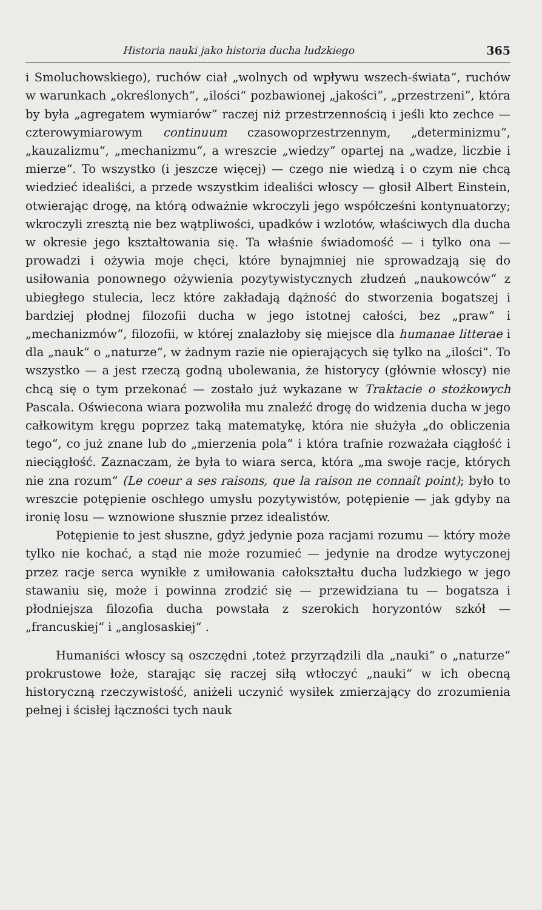Historia nauki jako historia ducha ludzkiego 365
i Smoluchowskiego), ruchów ciał „wolnych od wpływu wszech-świata“, ruchów w warunkach „określonych“, „ilości“ pozbawionej „jakości”, „przestrzeni”, która by była „agregatem wymiarów” raczej niż przestrzennością i jeśli kto zechce — czterowymiarowym continuum czasowoprzestrzennym, „determinizmu“, „kauzalizmu“, „mechanizmu“, a wreszcie „wiedzy“ opartej na „wadze, liczbie i mierze“. To wszystko (i jeszcze więcej) — czego nie wiedzą i o czym nie chcą wiedzieć idealiści, a przede wszystkim idealiści włoscy — głosił Albert Einstein, otwierając drogę, na którą odważnie wkroczyli jego współcześni kontynuatorzy; wkroczyli zresztą nie bez wątpliwości, upadków i wzlotów, właściwych dla ducha w okresie jego kształtowania się. Ta właśnie świadomość — i tylko ona — prowadzi i ożywia moje chęci, które bynajmniej nie sprowadzają się do usiłowania ponownego ożywienia pozytywistycznych złudzeń „naukowców“ z ubiegłego stulecia, lecz które zakładają dążność do stworzenia bogatszej i bardziej płodnej filozofii ducha w jego istotnej całości, bez „praw“ i „mechanizmów“, filozofii, w której znalazłoby się miejsce dla humanae litterae i dla „nauk“ o „naturze“, w żadnym razie nie opierających się tylko na „ilości“. To wszystko — a jest rzeczą godną ubolewania, że historycy (głównie włoscy) nie chcą się o tym przekonać — zostało już wykazane w Traktacie o stożkowych Pascala. Oświecona wiara pozwoliła mu znaleźć drogę do widzenia ducha w jego całkowitym kręgu poprzez taką matematykę, która nie służyła „do obliczenia tego“, co już znane lub do „mierzenia pola“ i która trafnie rozważała ciągłość i nieciągłość. Zaznaczam, że była to wiara serca, która „ma swoje racje, których nie zna rozum“ (Le coeur a ses raisons, que la raison ne connaît point); było to wreszcie potępienie oschłego umysłu pozytywistów, potępienie — jak gdyby na ironię losu — wznowione słusznie przez idealistów.
Potępienie to jest słuszne, gdyż jedynie poza racjami rozumu — który może tylko nie kochać, a stąd nie może rozumieć — jedynie na drodze wytyczonej przez racje serca wynikłe z umiłowania całokształtu ducha ludzkiego w jego stawaniu się, może i powinna zrodzić się — przewidziana tu — bogatsza i płodniejsza filozofia ducha powstała z szerokich horyzontów szkół — „francuskiej“ i „anglosaskiej“ .
Humaniści włoscy są oszczędni ,toteż przyrządzili dla „nauki“ o „naturze“ prokrustowe łoże, starając się raczej siłą wtłoczyć „nauki“ w ich obecną historyczną rzeczywistość, aniżeli uczynić wysiłek zmierzający do zrozumienia pełnej i ścisłej łączności tych nauk